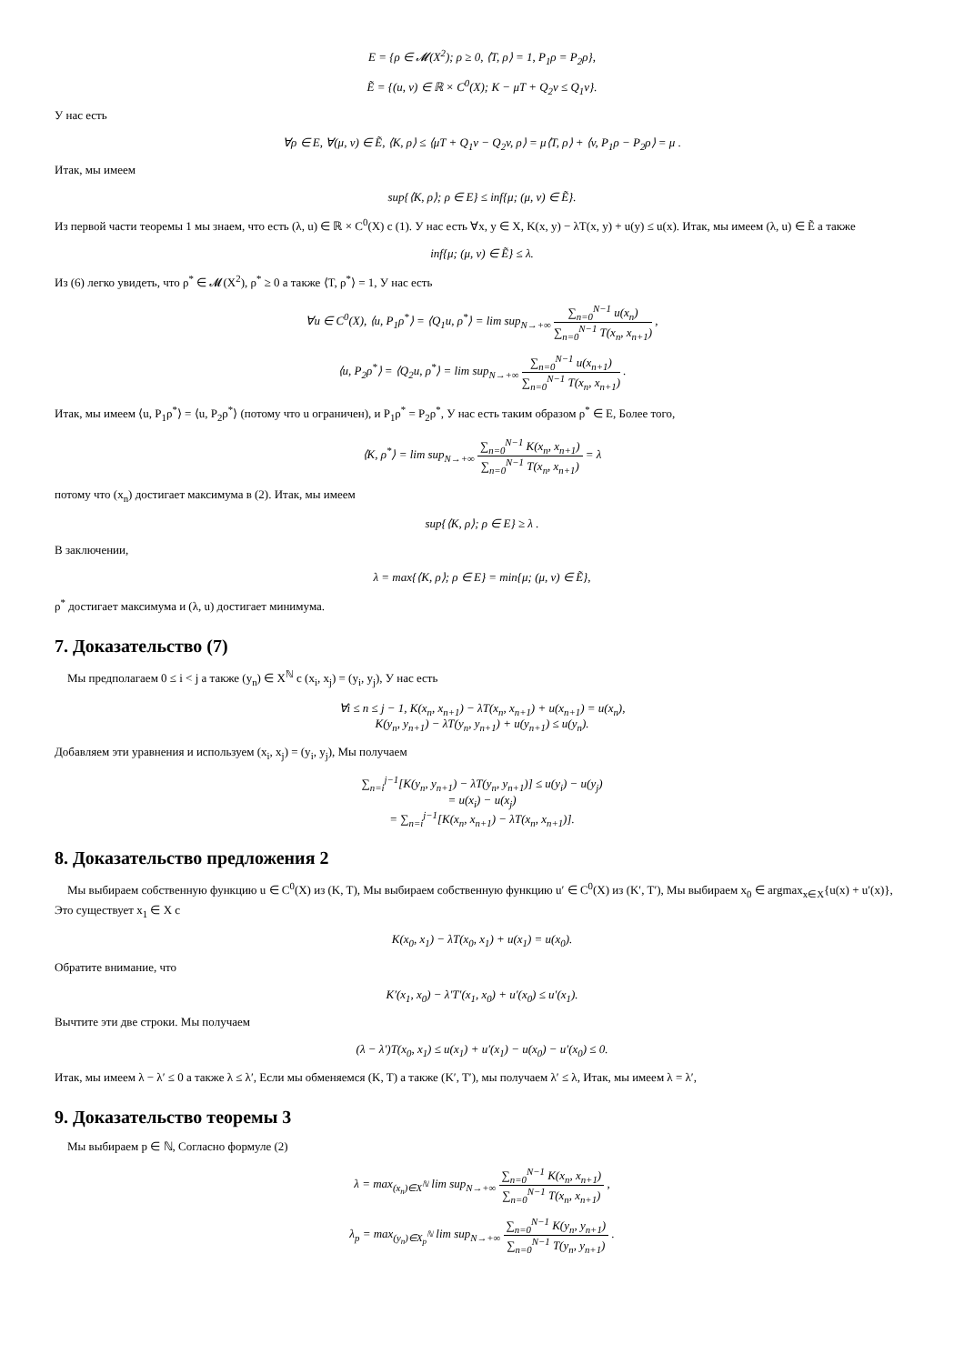E = {ρ ∈ 𝓜(X<sup>2</sup>); ρ ≥ 0, ⟨T, ρ⟩ = 1, P<sub>1</sub>ρ = P<sub>2</sub>ρ},
Ẽ = {(u, v) ∈ ℝ × C<sup>0</sup>(X); K − μT + Q<sub>2</sub>v ≤ Q<sub>1</sub>v}.
У нас есть
∀ρ ∈ E, ∀(μ, v) ∈ Ẽ, ⟨K, ρ⟩ ≤ ⟨μT + Q<sub>1</sub>v − Q<sub>2</sub>v, ρ⟩ = μ⟨T, ρ⟩ + ⟨v, P<sub>1</sub>ρ − P<sub>2</sub>ρ⟩ = μ .
Итак, мы имеем
sup{⟨K, ρ⟩; ρ ∈ E} ≤ inf{μ; (μ, v) ∈ Ẽ}.
Из первой части теоремы 1 мы знаем, что есть (λ, u) ∈ ℝ × C<sup>0</sup>(X) с (1). У нас есть ∀x, y ∈ X, K(x, y) − λT(x, y) + u(y) ≤ u(x). Итак, мы имеем (λ, u) ∈ Ẽ а также
inf{μ; (μ, v) ∈ Ẽ} ≤ λ.
Из (6) легко увидеть, что ρ<sup>*</sup> ∈ 𝓜(X<sup>2</sup>), ρ<sup>*</sup> ≥ 0 а также ⟨T, ρ<sup>*</sup>⟩ = 1, У нас есть
∀u ∈ C<sup>0</sup>(X), ⟨u, P<sub>1</sub>ρ<sup>*</sup>⟩ = ⟨Q<sub>1</sub>u, ρ<sup>*</sup>⟩ = lim sup<sub>N→+∞</sub> ∑<sub>n=0</sub><sup>N−1</sup> u(x<sub>n</sub>) ∑<sub>n=0</sub><sup>N−1</sup> T(x<sub>n</sub>, x<sub>n+1</sub>) ,
⟨u, P<sub>2</sub>ρ<sup>*</sup>⟩ = ⟨Q<sub>2</sub>u, ρ<sup>*</sup>⟩ = lim sup<sub>N→+∞</sub> ∑<sub>n=0</sub><sup>N−1</sup> u(x<sub>n+1</sub>) ∑<sub>n=0</sub><sup>N−1</sup> T(x<sub>n</sub>, x<sub>n+1</sub>) .
Итак, мы имеем ⟨u, P<sub>1</sub>ρ<sup>*</sup>⟩ = ⟨u, P<sub>2</sub>ρ<sup>*</sup>⟩ (потому что u ограничен), и P<sub>1</sub>ρ<sup>*</sup> = P<sub>2</sub>ρ<sup>*</sup>, У нас есть таким образом ρ<sup>*</sup> ∈ E, Более того,
⟨K, ρ<sup>*</sup>⟩ = lim sup<sub>N→+∞</sub> ∑<sub>n=0</sub><sup>N−1</sup> K(x<sub>n</sub>, x<sub>n+1</sub>) ∑<sub>n=0</sub><sup>N−1</sup> T(x<sub>n</sub>, x<sub>n+1</sub>) = λ
потому что (x<sub>n</sub>) достигает максимума в (2). Итак, мы имеем
sup{⟨K, ρ⟩; ρ ∈ E} ≥ λ .
В заключении,
λ = max{⟨K, ρ⟩; ρ ∈ E} = min{μ; (μ, v) ∈ Ẽ},
ρ<sup>*</sup> достигает максимума и (λ, u) достигает минимума.
7. Доказательство (7)
Мы предполагаем 0 ≤ i < j а также (y<sub>n</sub>) ∈ X<sup>ℕ</sup> с (x<sub>i</sub>, x<sub>j</sub>) = (y<sub>i</sub>, y<sub>j</sub>), У нас есть
∀i ≤ n ≤ j − 1, K(x<sub>n</sub>, x<sub>n+1</sub>) − λT(x<sub>n</sub>, x<sub>n+1</sub>) + u(x<sub>n+1</sub>) = u(x<sub>n</sub>),
K(y<sub>n</sub>, y<sub>n+1</sub>) − λT(y<sub>n</sub>, y<sub>n+1</sub>) + u(y<sub>n+1</sub>) ≤ u(y<sub>n</sub>).
Добавляем эти уравнения и используем (x<sub>i</sub>, x<sub>j</sub>) = (y<sub>i</sub>, y<sub>j</sub>), Мы получаем
∑<sub>n=i</sub><sup>j−1</sup>[K(y<sub>n</sub>, y<sub>n+1</sub>) − λT(y<sub>n</sub>, y<sub>n+1</sub>)] ≤ u(y<sub>i</sub>) − u(y<sub>j</sub>)
= u(x<sub>i</sub>) − u(x<sub>j</sub>)
= ∑<sub>n=i</sub><sup>j−1</sup>[K(x<sub>n</sub>, x<sub>n+1</sub>) − λT(x<sub>n</sub>, x<sub>n+1</sub>)].
8. Доказательство предложения 2
Мы выбираем собственную функцию u ∈ C<sup>0</sup>(X) из (K, T), Мы выбираем собственную функцию u′ ∈ C<sup>0</sup>(X) из (K′, T′), Мы выбираем x<sub>0</sub> ∈ argmax<sub>x∈X</sub>{u(x) + u′(x)}, Это существует x<sub>1</sub> ∈ X с
K(x<sub>0</sub>, x<sub>1</sub>) − λT(x<sub>0</sub>, x<sub>1</sub>) + u(x<sub>1</sub>) = u(x<sub>0</sub>).
Обратите внимание, что
K′(x<sub>1</sub>, x<sub>0</sub>) − λ′T′(x<sub>1</sub>, x<sub>0</sub>) + u′(x<sub>0</sub>) ≤ u′(x<sub>1</sub>).
Вычтите эти две строки. Мы получаем
(λ − λ′)T(x<sub>0</sub>, x<sub>1</sub>) ≤ u(x<sub>1</sub>) + u′(x<sub>1</sub>) − u(x<sub>0</sub>) − u′(x<sub>0</sub>) ≤ 0.
Итак, мы имеем λ − λ′ ≤ 0 а также λ ≤ λ′, Если мы обменяемся (K, T) а также (K′, T′), мы получаем λ′ ≤ λ, Итак, мы имеем λ = λ′,
9. Доказательство теоремы 3
Мы выбираем p ∈ ℕ, Согласно формуле (2)
λ = max<sub>(x<sub>n</sub>)∈X<sup>ℕ</sup></sub> lim sup<sub>N→+∞</sub> ∑<sub>n=0</sub><sup>N−1</sup> K(x<sub>n</sub>, x<sub>n+1</sub>) ∑<sub>n=0</sub><sup>N−1</sup> T(x<sub>n</sub>, x<sub>n+1</sub>) ,
λ<sub>p</sub> = max<sub>(y<sub>n</sub>)∈X<sub>p</sub><sup>ℕ</sup></sub> lim sup<sub>N→+∞</sub> ∑<sub>n=0</sub><sup>N−1</sup> K(y<sub>n</sub>, y<sub>n+1</sub>) ∑<sub>n=0</sub><sup>N−1</sup> T(y<sub>n</sub>, y<sub>n+1</sub>) .